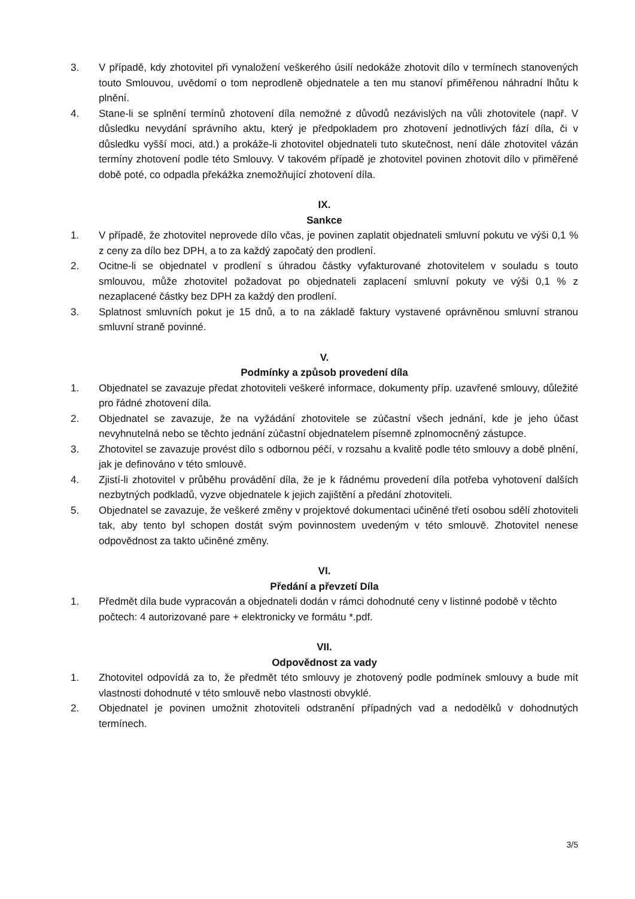3. V případě, kdy zhotovitel při vynaložení veškerého úsilí nedokáže zhotovit dílo v termínech stanovených touto Smlouvou, uvědomí o tom neprodleně objednatele a ten mu stanoví přiměřenou náhradní lhůtu k plnění.
4. Stane-li se splnění termínů zhotovení díla nemožné z důvodů nezávislých na vůli zhotovitele (např. V důsledku nevydání správního aktu, který je předpokladem pro zhotovení jednotlivých fází díla, či v důsledku vyšší moci, atd.) a prokáže-li zhotovitel objednateli tuto skutečnost, není dále zhotovitel vázán termíny zhotovení podle této Smlouvy. V takovém případě je zhotovitel povinen zhotovit dílo v přiměřené době poté, co odpadla překážka znemožňující zhotovení díla.
IX.
Sankce
1. V případě, že zhotovitel neprovede dílo včas, je povinen zaplatit objednateli smluvní pokutu ve výši 0,1 % z ceny za dílo bez DPH, a to za každý započatý den prodlení.
2. Ocitne-li se objednatel v prodlení s úhradou částky vyfakturované zhotovitelem v souladu s touto smlouvou, může zhotovitel požadovat po objednateli zaplacení smluvní pokuty ve výši 0,1 % z nezaplacené částky bez DPH za každý den prodlení.
3. Splatnost smluvních pokut je 15 dnů, a to na základě faktury vystavené oprávněnou smluvní stranou smluvní straně povinné.
V.
Podmínky a způsob provedení díla
1. Objednatel se zavazuje předat zhotoviteli veškeré informace, dokumenty příp. uzavřené smlouvy, důležité pro řádné zhotovení díla.
2. Objednatel se zavazuje, že na vyžádání zhotovitele se zúčastní všech jednání, kde je jeho účast nevyhnutelná nebo se těchto jednání zúčastní objednatelem písemně zplnomocněný zástupce.
3. Zhotovitel se zavazuje provést dílo s odbornou péčí, v rozsahu a kvalitě podle této smlouvy a době plnění, jak je definováno v této smlouvě.
4. Zjistí-li zhotovitel v průběhu provádění díla, že je k řádnému provedení díla potřeba vyhotovení dalších nezbytných podkladů, vyzve objednatele k jejich zajištění a předání zhotoviteli.
5. Objednatel se zavazuje, že veškeré změny v projektové dokumentaci učiněné třetí osobou sdělí zhotoviteli tak, aby tento byl schopen dostát svým povinnostem uvedeným v této smlouvě. Zhotovitel nenese odpovědnost za takto učiněné změny.
VI.
Předání a převzetí Díla
1. Předmět díla bude vypracován a objednateli dodán v rámci dohodnuté ceny v listinné podobě v těchto počtech: 4 autorizované pare + elektronicky ve formátu *.pdf.
VII.
Odpovědnost za vady
1. Zhotovitel odpovídá za to, že předmět této smlouvy je zhotovený podle podmínek smlouvy a bude mít vlastnosti dohodnuté v této smlouvě nebo vlastnosti obvyklé.
2. Objednatel je povinen umožnit zhotoviteli odstranění případných vad a nedodělků v dohodnutých termínech.
3/5